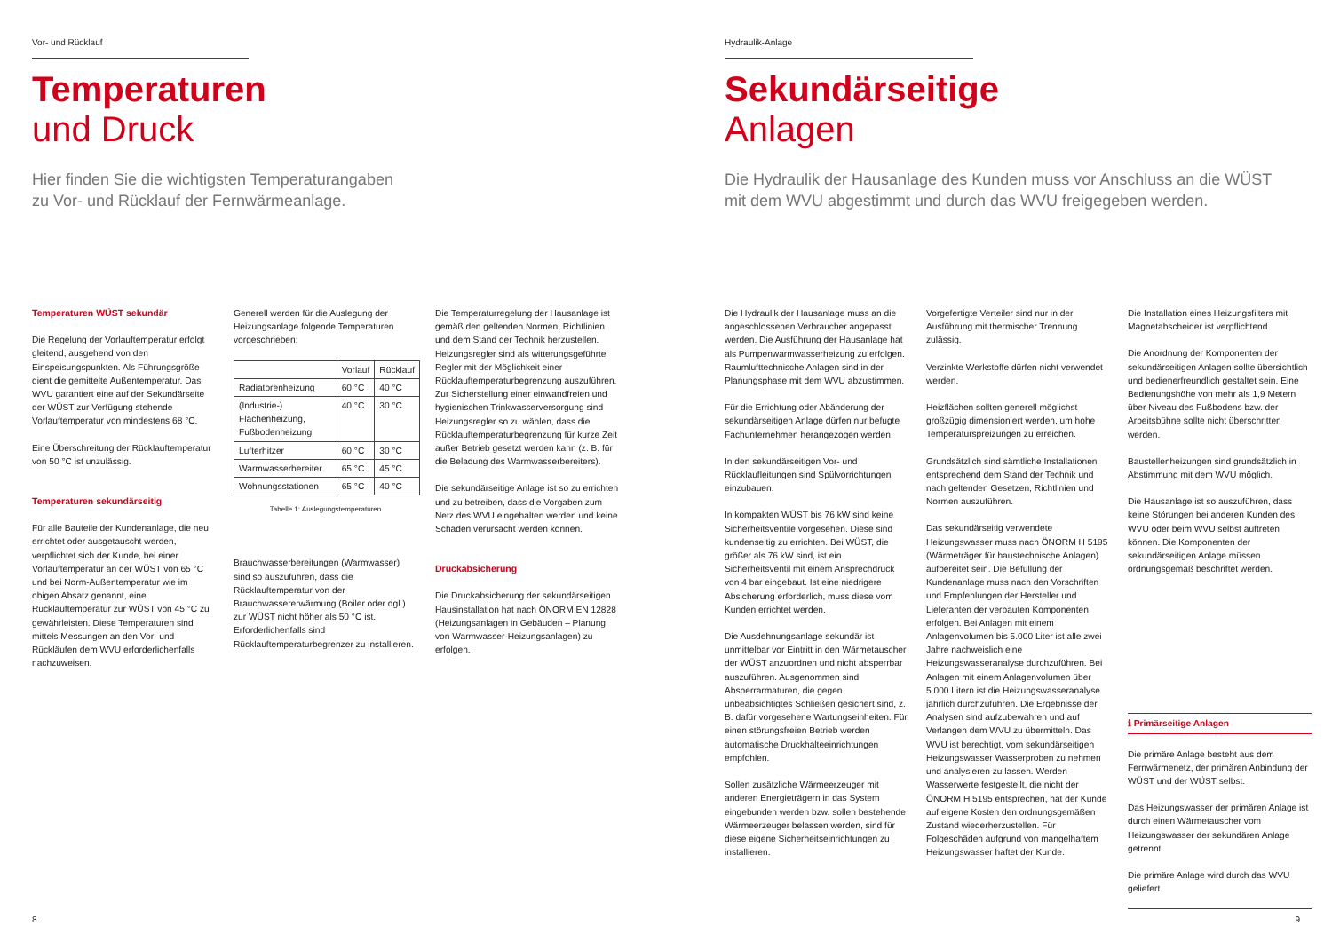Vor- und Rücklauf
Temperaturen
und Druck
Hier finden Sie die wichtigsten Temperaturangaben
zu Vor- und Rücklauf der Fernwärmeanlage.
Temperaturen WÜST sekundär
Die Regelung der Vorlauftemperatur erfolgt gleitend, ausgehend von den Einspeisungspunkten. Als Führungsgröße dient die gemittelte Außentemperatur. Das WVU garantiert eine auf der Sekundärseite der WÜST zur Verfügung stehende Vorlauftemperatur von mindestens 68 °C.
Eine Überschreitung der Rücklauftemperatur von 50 °C ist unzulässig.
Temperaturen sekundärseitig
Für alle Bauteile der Kundenanlage, die neu errichtet oder ausgetauscht werden, verpflichtet sich der Kunde, bei einer Vorlauftemperatur an der WÜST von 65 °C und bei Norm-Außentemperatur wie im obigen Absatz genannt, eine Rücklauftemperatur zur WÜST von 45 °C zu gewährleisten. Diese Temperaturen sind mittels Messungen an den Vor- und Rückläufen dem WVU erforderlichenfalls nachzuweisen.
Generell werden für die Auslegung der Heizungsanlage folgende Temperaturen vorgeschrieben:
| | Vorlauf | Rücklauf |
| --- | --- | --- |
| Radiatorenheizung | 60 °C | 40 °C |
| (Industrie-) Flächenheizung, Fußbodenheizung | 40 °C | 30 °C |
| Lufterhitzer | 60 °C | 30 °C |
| Warmwasserbereiter | 65 °C | 45 °C |
| Wohnungsstationen | 65 °C | 40 °C |
Tabelle 1: Auslegungstemperaturen
Brauchwasserbereitungen (Warmwasser) sind so auszuführen, dass die Rücklauftemperatur von der Brauchwassererwärmung (Boiler oder dgl.) zur WÜST nicht höher als 50 °C ist. Erforderlichenfalls sind Rücklauftemperaturbegrenzer zu installieren.
Die Temperaturregelung der Hausanlage ist gemäß den geltenden Normen, Richtlinien und dem Stand der Technik herzustellen. Heizungsregler sind als witterungsgeführte Regler mit der Möglichkeit einer Rücklauftemperaturbegrenzung auszuführen. Zur Sicherstellung einer einwandfreien und hygienischen Trinkwasserversorgung sind Heizungsregler so zu wählen, dass die Rücklauftemperaturbegrenzung für kurze Zeit außer Betrieb gesetzt werden kann (z. B. für die Beladung des Warmwasserbereiters).
Die sekundärseitige Anlage ist so zu errichten und zu betreiben, dass die Vorgaben zum Netz des WVU eingehalten werden und keine Schäden verursacht werden können.
Druckabsicherung
Die Druckabsicherung der sekundärseitigen Hausinstallation hat nach ÖNORM EN 12828 (Heizungsanlagen in Gebäuden – Planung von Warmwasser-Heizungsanlagen) zu erfolgen.
8
Hydraulik-Anlage
Sekundärseitige
Anlagen
Die Hydraulik der Hausanlage des Kunden muss vor Anschluss an die WÜST
mit dem WVU abgestimmt und durch das WVU freigegeben werden.
Die Hydraulik der Hausanlage muss an die angeschlossenen Verbraucher angepasst werden. Die Ausführung der Hausanlage hat als Pumpenwarmwasserheizung zu erfolgen. Raumlufttechnische Anlagen sind in der Planungsphase mit dem WVU abzustimmen.
Für die Errichtung oder Abänderung der sekundärseitigen Anlage dürfen nur befugte Fachunternehmen herangezogen werden.
In den sekundärseitigen Vor- und Rücklaufleitungen sind Spülvorrichtungen einzubauen.
In kompakten WÜST bis 76 kW sind keine Sicherheitsventile vorgesehen. Diese sind kundenseitig zu errichten. Bei WÜST, die größer als 76 kW sind, ist ein Sicherheitsventil mit einem Ansprechdruck von 4 bar eingebaut. Ist eine niedrigere Absicherung erforderlich, muss diese vom Kunden errichtet werden.
Die Ausdehnungsanlage sekundär ist unmittelbar vor Eintritt in den Wärmetauscher der WÜST anzuordnen und nicht absperrbar auszuführen. Ausgenommen sind Absperrarmaturen, die gegen unbeabsichtigtes Schließen gesichert sind, z. B. dafür vorgesehene Wartungseinheiten. Für einen störungsfreien Betrieb werden automatische Druckhalteeinrichtungen empfohlen.
Sollen zusätzliche Wärmeerzeuger mit anderen Energieträgern in das System eingebunden werden bzw. sollen bestehende Wärmeerzeuger belassen werden, sind für diese eigene Sicherheitseinrichtungen zu installieren.
Vorgefertigte Verteiler sind nur in der Ausführung mit thermischer Trennung zulässig.
Verzinkte Werkstoffe dürfen nicht verwendet werden.
Heizflächen sollten generell möglichst großzügig dimensioniert werden, um hohe Temperaturspreizungen zu erreichen.
Grundsätzlich sind sämtliche Installationen entsprechend dem Stand der Technik und nach geltenden Gesetzen, Richtlinien und Normen auszuführen.
Das sekundärseitig verwendete Heizungswasser muss nach ÖNORM H 5195 (Wärmeträger für haustechnische Anlagen) aufbereitet sein. Die Befüllung der Kundenanlage muss nach den Vorschriften und Empfehlungen der Hersteller und Lieferanten der verbauten Komponenten erfolgen. Bei Anlagen mit einem Anlagenvolumen bis 5.000 Liter ist alle zwei Jahre nachweislich eine Heizungswasseranalyse durchzuführen. Bei Anlagen mit einem Anlagenvolumen über 5.000 Litern ist die Heizungswasseranalyse jährlich durchzuführen. Die Ergebnisse der Analysen sind aufzubewahren und auf Verlangen dem WVU zu übermitteln. Das WVU ist berechtigt, vom sekundärseitigen Heizungswasser Wasserproben zu nehmen und analysieren zu lassen. Werden Wasserwerte festgestellt, die nicht der ÖNORM H 5195 entsprechen, hat der Kunde auf eigene Kosten den ordnungsgemäßen Zustand wiederherzustellen. Für Folgeschäden aufgrund von mangelhaftem Heizungswasser haftet der Kunde.
Die Installation eines Heizungsfilters mit Magnetabscheider ist verpflichtend.
Die Anordnung der Komponenten der sekundärseitigen Anlagen sollte übersichtlich und bedienerfreundlich gestaltet sein. Eine Bedienungshöhe von mehr als 1,9 Metern über Niveau des Fußbodens bzw. der Arbeitsbühne sollte nicht überschritten werden.
Baustellenheizungen sind grundsätzlich in Abstimmung mit dem WVU möglich.
Die Hausanlage ist so auszuführen, dass keine Störungen bei anderen Kunden des WVU oder beim WVU selbst auftreten können. Die Komponenten der sekundärseitigen Anlage müssen ordnungsgemäß beschriftet werden.
ℹ Primärseitige Anlagen
Die primäre Anlage besteht aus dem Fernwärmenetz, der primären Anbindung der WÜST und der WÜST selbst.
Das Heizungswasser der primären Anlage ist durch einen Wärmetauscher vom Heizungswasser der sekundären Anlage getrennt.
Die primäre Anlage wird durch das WVU geliefert.
9